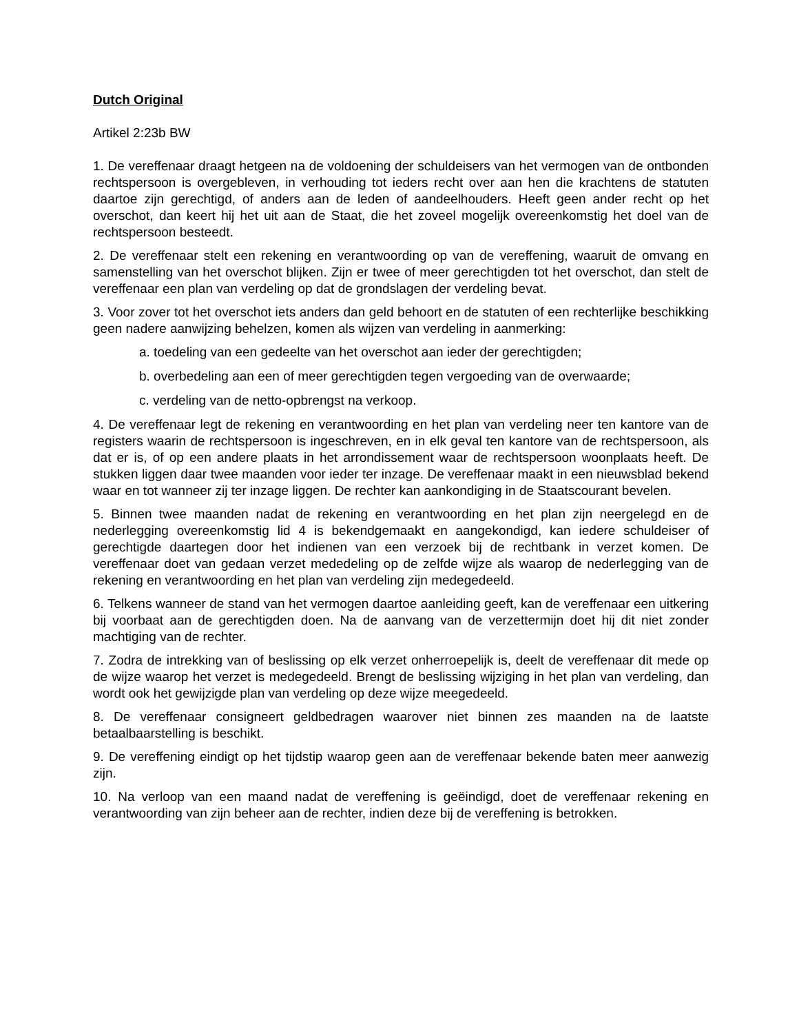Dutch Original
Artikel 2:23b BW
1. De vereffenaar draagt hetgeen na de voldoening der schuldeisers van het vermogen van de ontbonden rechtspersoon is overgebleven, in verhouding tot ieders recht over aan hen die krachtens de statuten daartoe zijn gerechtigd, of anders aan de leden of aandeelhouders. Heeft geen ander recht op het overschot, dan keert hij het uit aan de Staat, die het zoveel mogelijk overeenkomstig het doel van de rechtspersoon besteedt.
2. De vereffenaar stelt een rekening en verantwoording op van de vereffening, waaruit de omvang en samenstelling van het overschot blijken. Zijn er twee of meer gerechtigden tot het overschot, dan stelt de vereffenaar een plan van verdeling op dat de grondslagen der verdeling bevat.
3. Voor zover tot het overschot iets anders dan geld behoort en de statuten of een rechterlijke beschikking geen nadere aanwijzing behelzen, komen als wijzen van verdeling in aanmerking:
a. toedeling van een gedeelte van het overschot aan ieder der gerechtigden;
b. overbedeling aan een of meer gerechtigden tegen vergoeding van de overwaarde;
c. verdeling van de netto-opbrengst na verkoop.
4. De vereffenaar legt de rekening en verantwoording en het plan van verdeling neer ten kantore van de registers waarin de rechtspersoon is ingeschreven, en in elk geval ten kantore van de rechtspersoon, als dat er is, of op een andere plaats in het arrondissement waar de rechtspersoon woonplaats heeft. De stukken liggen daar twee maanden voor ieder ter inzage. De vereffenaar maakt in een nieuwsblad bekend waar en tot wanneer zij ter inzage liggen. De rechter kan aankondiging in de Staatscourant bevelen.
5. Binnen twee maanden nadat de rekening en verantwoording en het plan zijn neergelegd en de nederlegging overeenkomstig lid 4 is bekendgemaakt en aangekondigd, kan iedere schuldeiser of gerechtigde daartegen door het indienen van een verzoek bij de rechtbank in verzet komen. De vereffenaar doet van gedaan verzet mededeling op de zelfde wijze als waarop de nederlegging van de rekening en verantwoording en het plan van verdeling zijn medegedeeld.
6. Telkens wanneer de stand van het vermogen daartoe aanleiding geeft, kan de vereffenaar een uitkering bij voorbaat aan de gerechtigden doen. Na de aanvang van de verzettermijn doet hij dit niet zonder machtiging van de rechter.
7. Zodra de intrekking van of beslissing op elk verzet onherroepelijk is, deelt de vereffenaar dit mede op de wijze waarop het verzet is medegedeeld. Brengt de beslissing wijziging in het plan van verdeling, dan wordt ook het gewijzigde plan van verdeling op deze wijze meegedeeld.
8. De vereffenaar consigneert geldbedragen waarover niet binnen zes maanden na de laatste betaalbaarstelling is beschikt.
9. De vereffening eindigt op het tijdstip waarop geen aan de vereffenaar bekende baten meer aanwezig zijn.
10. Na verloop van een maand nadat de vereffening is geëindigd, doet de vereffenaar rekening en verantwoording van zijn beheer aan de rechter, indien deze bij de vereffening is betrokken.